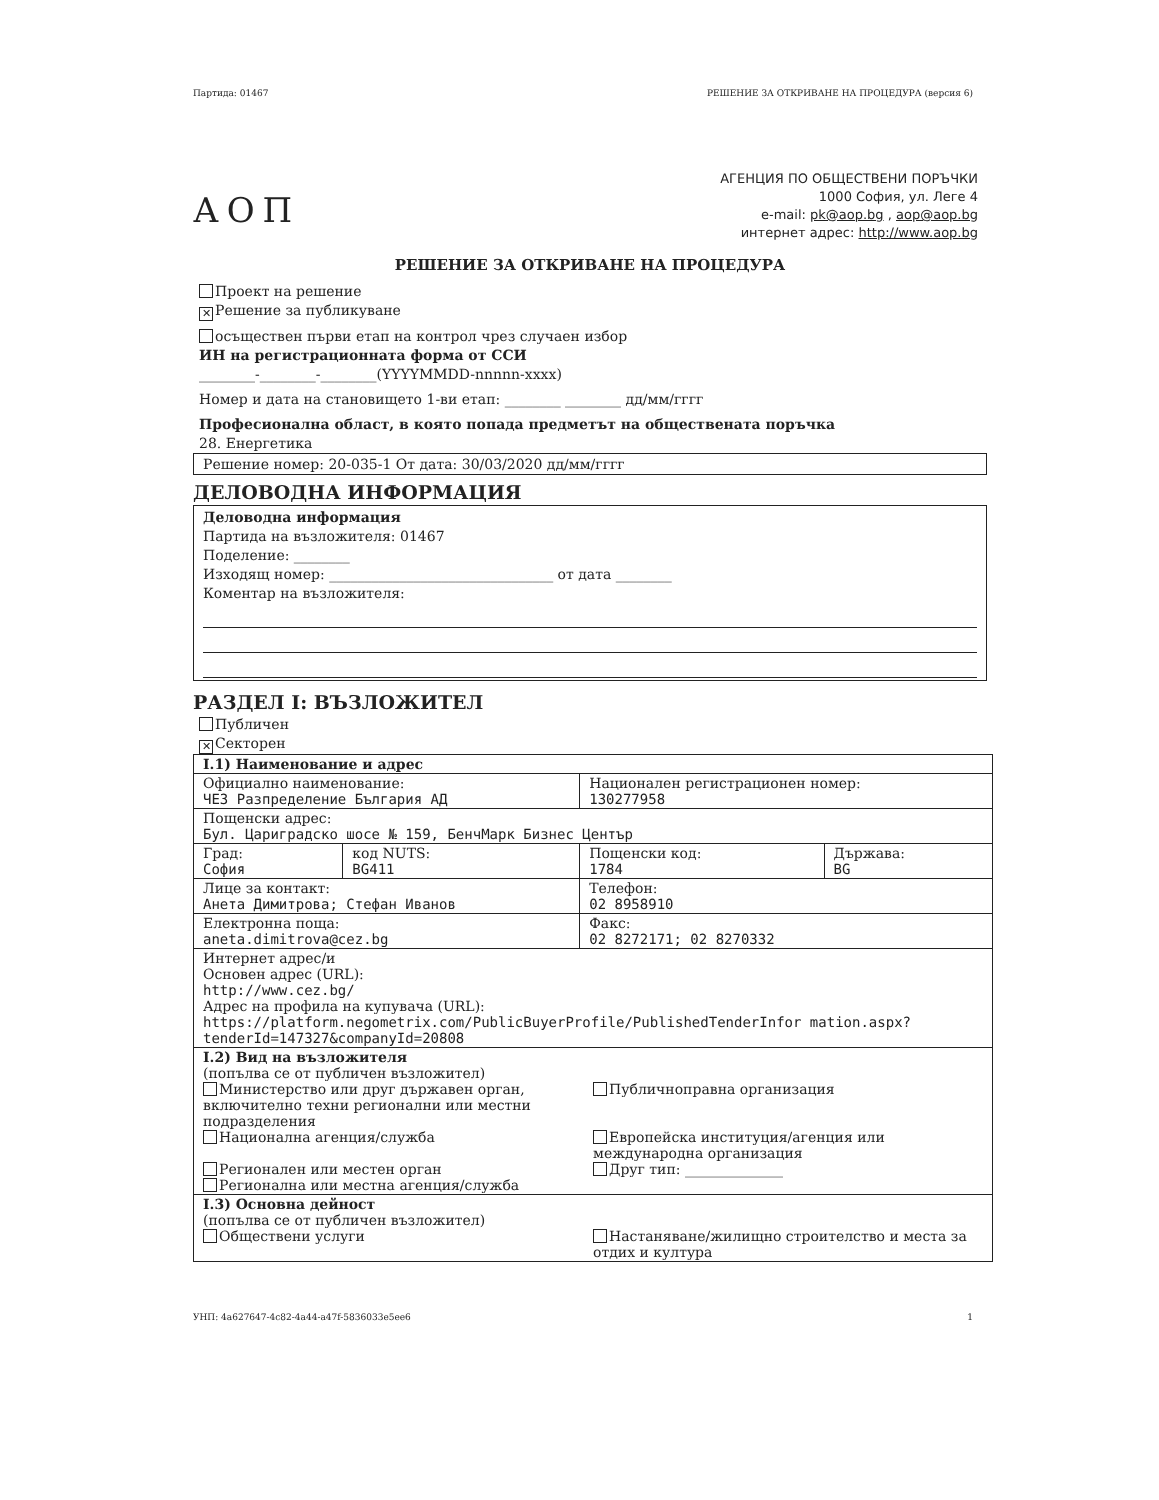Партида: 01467 РЕШЕНИЕ ЗА ОТКРИВАНЕ НА ПРОЦЕДУРА (версия 6)
АОП
АГЕНЦИЯ ПО ОБЩЕСТВЕНИ ПОРЪЧКИ
1000 София, ул. Леге 4
e-mail: pk@aop.bg , aop@aop.bg
интернет адрес: http://www.aop.bg
РЕШЕНИЕ ЗА ОТКРИВАНЕ НА ПРОЦЕДУРА
Проект на решение
✕ Решение за публикуване
осъществен първи етап на контрол чрез случаен избор
ИН на регистрационната форма от ССИ
________-________-________(YYYYMMDD-nnnnn-xxxx)
Номер и дата на становището 1-ви етап: ________ ________ дд/мм/гггг
Професионална област, в която попада предметът на обществената поръчка
28. Енергетика
Решение номер: 20-035-1 От дата: 30/03/2020 дд/мм/гггг
ДЕЛОВОДНА ИНФОРМАЦИЯ
Деловодна информация
Партида на възложителя: 01467
Поделение: ________
Изходящ номер: ________________________________ от дата ________
Коментар на възложителя:
РАЗДЕЛ I: ВЪЗЛОЖИТЕЛ
Публичен
✕ Секторен
| I.1) Наименование и адрес | | | |
| Официално наименование: ЧЕЗ Разпределение България АД | | Национален регистрационен номер: 130277958 | |
| Пощенски адрес: Бул. Цариградско шосе № 159, БенчМарк Бизнес Център | | | |
| Град: София | код NUTS: BG411 | Пощенски код: 1784 | Държава: BG |
| Лице за контакт: Анета Димитрова; Стефан Иванов | | Телефон: 02 8958910 | |
| Електронна поща: aneta.dimitrova@cez.bg | | Факс: 02 8272171; 02 8270332 | |
| Интернет адрес/и Основен адрес (URL): http://www.cez.bg/ Адрес на профила на купувача (URL): https://platform.negometrix.com/PublicBuyerProfile/PublishedTenderInfor mation.aspx?tenderId=147327&companyId=20808 | | | |
| I.2) Вид на възложителя (попълва се от публичен възложител) Министерство или друг държавен орган, включително техни регионални или местни подразделения Публичноправна организация Национална агенция/служба Европейска институция/агенция или международна организация Регионален или местен орган Друг тип: ______________ Регионална или местна агенция/служба | | | |
| I.3) Основна дейност (попълва се от публичен възложител) Обществени услуги Настаняване/жилищно строителство и места за отдих и култура | | | |
УНП: 4a627647-4c82-4a44-a47f-5836033e5ee6 1